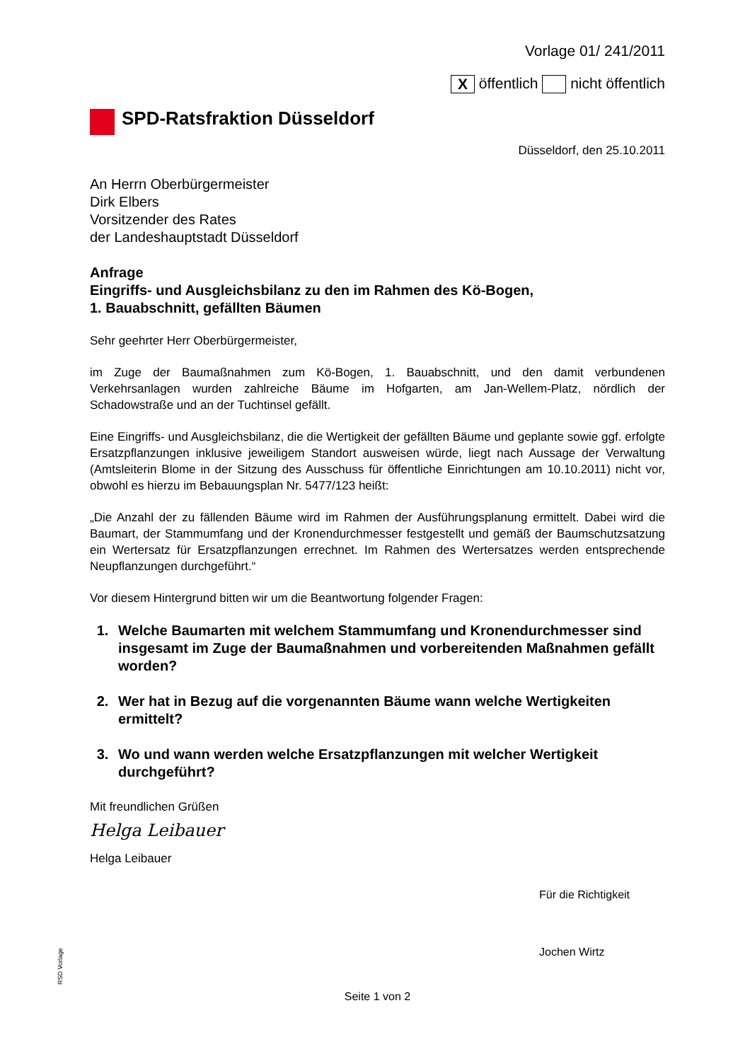Vorlage 01/ 241/2011
X öffentlich nicht öffentlich
SPD-Ratsfraktion Düsseldorf
Düsseldorf, den 25.10.2011
An Herrn Oberbürgermeister
Dirk Elbers
Vorsitzender des Rates
der Landeshauptstadt Düsseldorf
Anfrage
Eingriffs- und Ausgleichsbilanz zu den im Rahmen des Kö-Bogen,
1. Bauabschnitt, gefällten Bäumen
Sehr geehrter Herr Oberbürgermeister,
im Zuge der Baumaßnahmen zum Kö-Bogen, 1. Bauabschnitt, und den damit verbundenen Verkehrsanlagen wurden zahlreiche Bäume im Hofgarten, am Jan-Wellem-Platz, nördlich der Schadowstraße und an der Tuchtinsel gefällt.
Eine Eingriffs- und Ausgleichsbilanz, die die Wertigkeit der gefällten Bäume und geplante sowie ggf. erfolgte Ersatzpflanzungen inklusive jeweiligem Standort ausweisen würde, liegt nach Aussage der Verwaltung (Amtsleiterin Blome in der Sitzung des Ausschuss für öffentliche Einrichtungen am 10.10.2011) nicht vor, obwohl es hierzu im Bebauungsplan Nr. 5477/123 heißt:
„Die Anzahl der zu fällenden Bäume wird im Rahmen der Ausführungsplanung ermittelt. Dabei wird die Baumart, der Stammumfang und der Kronendurchmesser festgestellt und gemäß der Baumschutzsatzung ein Wertersatz für Ersatzpflanzungen errechnet. Im Rahmen des Wertersatzes werden entsprechende Neupflanzungen durchgeführt.“
Vor diesem Hintergrund bitten wir um die Beantwortung folgender Fragen:
1. Welche Baumarten mit welchem Stammumfang und Kronendurchmesser sind insgesamt im Zuge der Baumaßnahmen und vorbereitenden Maßnahmen gefällt worden?
2. Wer hat in Bezug auf die vorgenannten Bäume wann welche Wertigkeiten ermittelt?
3. Wo und wann werden welche Ersatzpflanzungen mit welcher Wertigkeit durchgeführt?
Mit freundlichen Grüßen
Helga Leibauer
Helga Leibauer
Für die Richtigkeit
Jochen Wirtz
Seite 1 von 2
RSD Vorlage